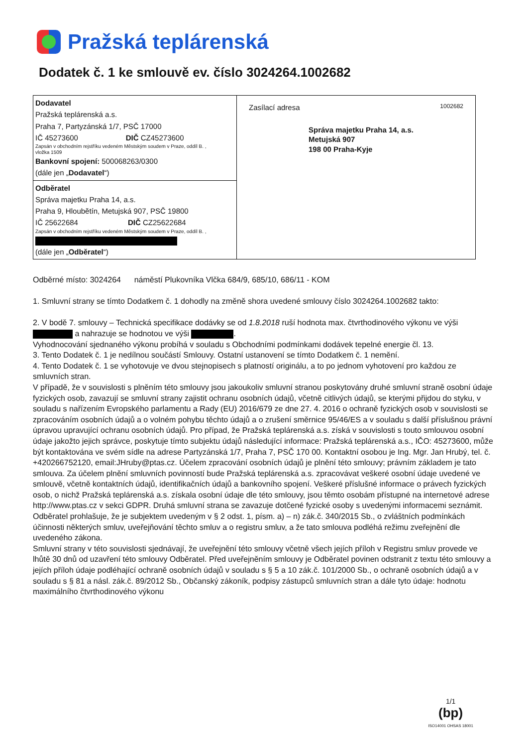Pražská teplárenská
Dodatek č. 1 ke smlouvě ev. číslo 3024264.1002682
| Dodavatel Pražská teplárenská a.s. Praha 7, Partyzánská 1/7, PSČ 17000 IČ 45273600 DIČ CZ45273600 Zapsán v obchodním rejstříku vedeném Městským soudem v Praze, oddíl B. , vložka 1509 Bankovní spojení: 500068263/0300 (dále jen „ Dodavatel “) | Zasílací adresa 1002682 Správa majetku Praha 14, a.s. Metujská 907 198 00 Praha-Kyje |
| Odběratel Správa majetku Praha 14, a.s. Praha 9, Hloubětín, Metujská 907, PSČ 19800 IČ 25622684 DIČ CZ25622684 Zapsán v obchodním rejstříku vedeném Městským soudem v Praze, oddíl B. , (dále jen „ Odběratel “) | |
Odběrné místo: 3024264 náměstí Plukovníka Vlčka 684/9, 685/10, 686/11 - KOM
1. Smluvní strany se tímto Dodatkem č. 1 dohodly na změně shora uvedené smlouvy číslo 3024264.1002682 takto:
2. V bodě 7. smlouvy – Technická specifikace dodávky se od 1.8.2018 ruší hodnota max. čtvrthodinového výkonu ve výši a nahrazuje se hodnotou ve výši .
Vyhodnocování sjednaného výkonu probíhá v souladu s Obchodními podmínkami dodávek tepelné energie čl. 13.
3. Tento Dodatek č. 1 je nedílnou součástí Smlouvy. Ostatní ustanovení se tímto Dodatkem č. 1 nemění.
4. Tento Dodatek č. 1 se vyhotovuje ve dvou stejnopisech s platností originálu, a to po jednom vyhotovení pro každou ze smluvních stran.
V případě, že v souvislosti s plněním této smlouvy jsou jakoukoliv smluvní stranou poskytovány druhé smluvní straně osobní údaje fyzických osob, zavazují se smluvní strany zajistit ochranu osobních údajů, včetně citlivých údajů, se kterými přijdou do styku, v souladu s nařízením Evropského parlamentu a Rady (EU) 2016/679 ze dne 27. 4. 2016 o ochraně fyzických osob v souvislosti se zpracováním osobních údajů a o volném pohybu těchto údajů a o zrušení směrnice 95/46/ES a v souladu s další příslušnou právní úpravou upravující ochranu osobních údajů. Pro případ, že Pražská teplárenská a.s. získá v souvislosti s touto smlouvou osobní údaje jakožto jejich správce, poskytuje tímto subjektu údajů následující informace: Pražská teplárenská a.s., IČO: 45273600, může být kontaktována ve svém sídle na adrese Partyzánská 1/7, Praha 7, PSČ 170 00. Kontaktní osobou je Ing. Mgr. Jan Hrubý, tel. č. +420266752120, email:JHruby@ptas.cz. Účelem zpracování osobních údajů je plnění této smlouvy; právním základem je tato smlouva. Za účelem plnění smluvních povinností bude Pražská teplárenská a.s. zpracovávat veškeré osobní údaje uvedené ve smlouvě, včetně kontaktních údajů, identifikačních údajů a bankovního spojení. Veškeré příslušné informace o právech fyzických osob, o nichž Pražská teplárenská a.s. získala osobní údaje dle této smlouvy, jsou těmto osobám přístupné na internetové adrese http://www.ptas.cz v sekci GDPR. Druhá smluvní strana se zavazuje dotčené fyzické osoby s uvedenými informacemi seznámit.
Odběratel prohlašuje, že je subjektem uvedeným v § 2 odst. 1, písm. a) – n) zák.č. 340/2015 Sb., o zvláštních podmínkách účinnosti některých smluv, uveřejňování těchto smluv a o registru smluv, a že tato smlouva podléhá režimu zveřejnění dle uvedeného zákona.
Smluvní strany v této souvislosti sjednávají, že uveřejnění této smlouvy včetně všech jejích příloh v Registru smluv provede ve lhůtě 30 dnů od uzavření této smlouvy Odběratel. Před uveřejněním smlouvy je Odběratel povinen odstranit z textu této smlouvy a jejích příloh údaje podléhající ochraně osobních údajů v souladu s § 5 a 10 zák.č. 101/2000 Sb., o ochraně osobních údajů a v souladu s § 81 a násl. zák.č. 89/2012 Sb., Občanský zákoník, podpisy zástupců smluvních stran a dále tyto údaje: hodnotu maximálního čtvrthodinového výkonu
1/1
(bp)
ISO14001 OHSAS 18001